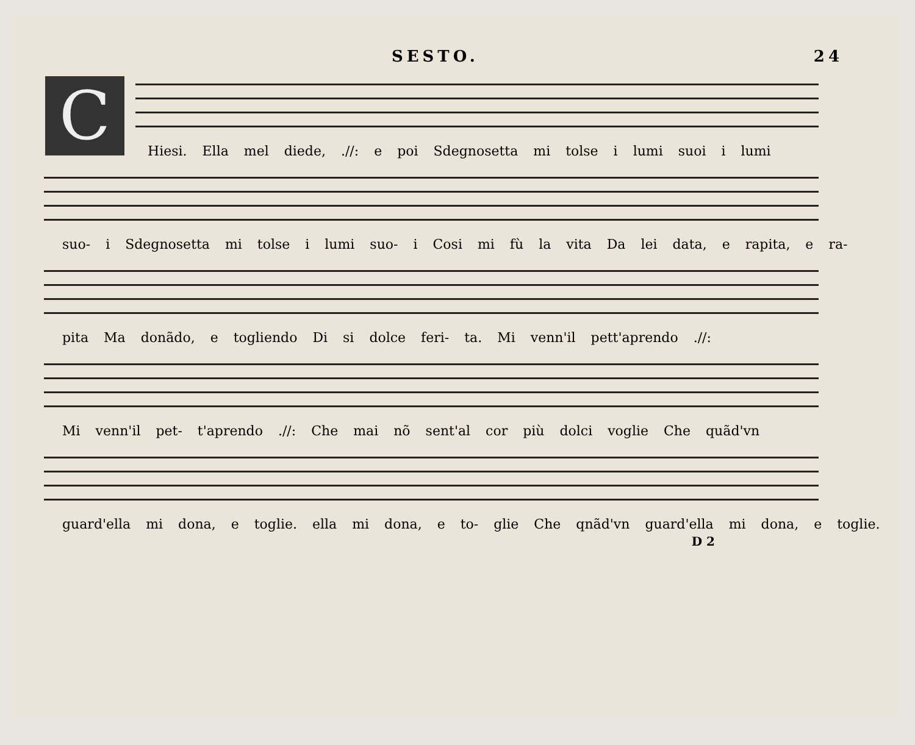SESTO. 24
C
Hiesi. Ella mel diede, .//: e poi Sdegnosetta mi tolse i lumi suoi i lumi
suo- i Sdegnosetta mi tolse i lumi suo- i Cosi mi fù la vita Da lei data, e rapita, e ra-
pita Ma donãdo, e togliendo Di si dolce feri- ta. Mi venn'il pett'aprendo .//:
Mi venn'il pet- t'aprendo .//: Che mai nõ sent'al cor più dolci voglie Che quãd'vn
guard'ella mi dona, e toglie. ella mi dona, e to- glie Che qnãd'vn guard'ella mi dona, e toglie.
D 2